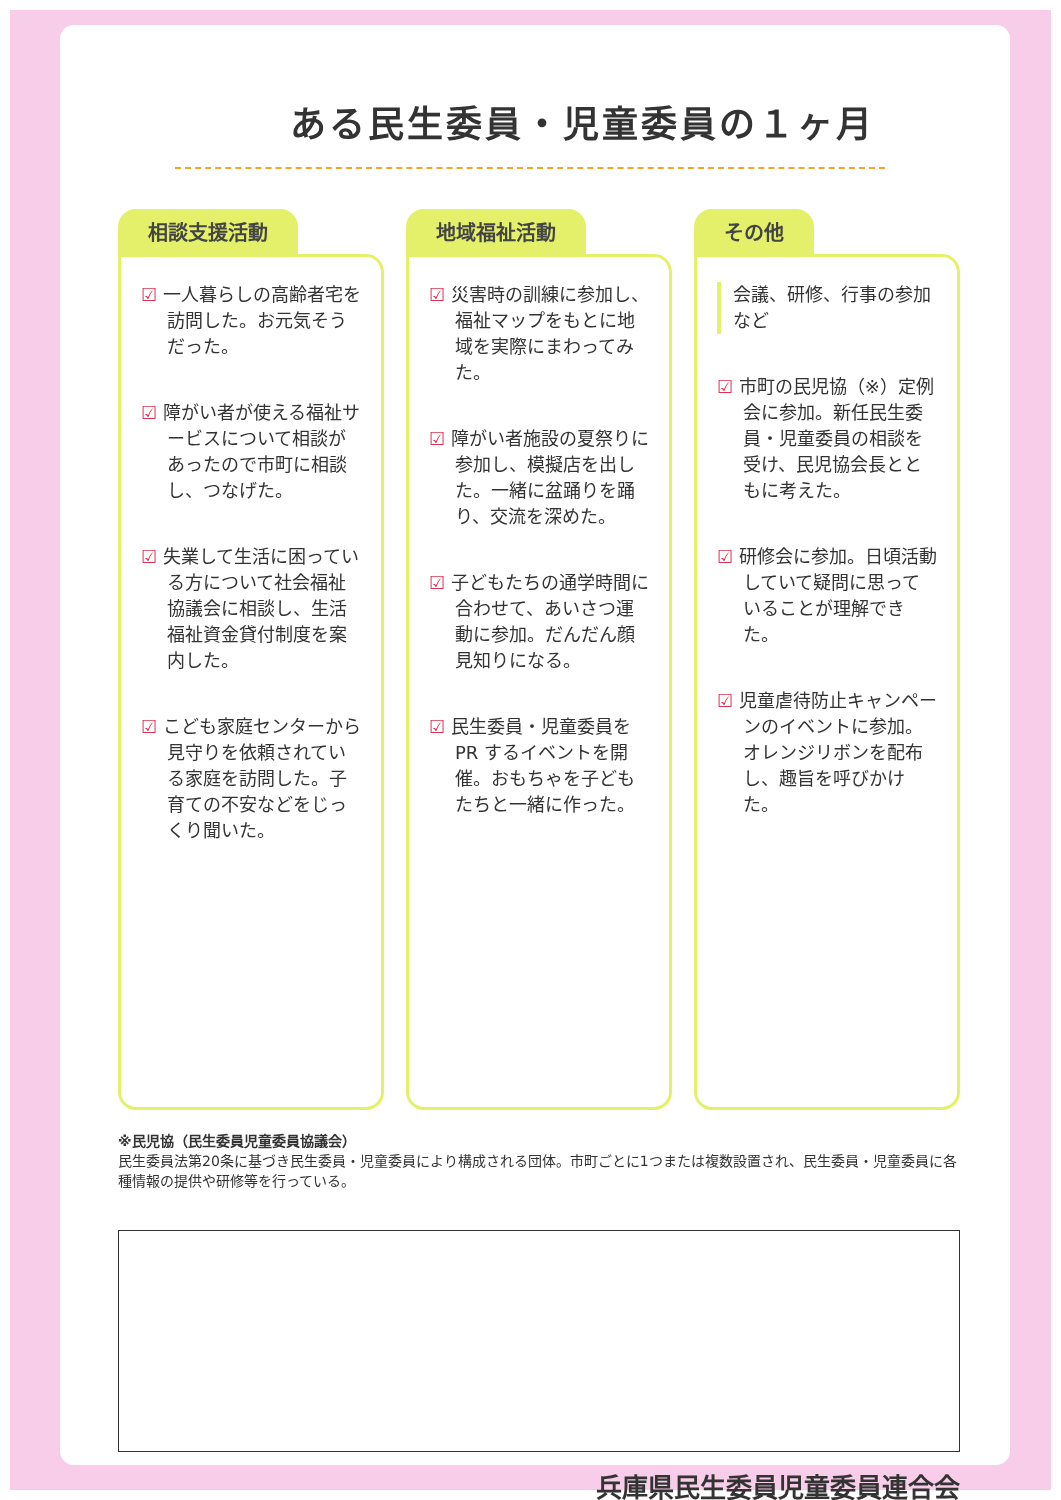ある民生委員・児童委員の１ヶ月
相談支援活動
☑ 一人暮らしの高齢者宅を訪問した。お元気そうだった。
☑ 障がい者が使える福祉サービスについて相談があったので市町に相談し、つなげた。
☑ 失業して生活に困っている方について社会福祉協議会に相談し、生活福祉資金貸付制度を案内した。
☑ こども家庭センターから見守りを依頼されている家庭を訪問した。子育ての不安などをじっくり聞いた。
地域福祉活動
☑ 災害時の訓練に参加し、福祉マップをもとに地域を実際にまわってみた。
☑ 障がい者施設の夏祭りに参加し、模擬店を出した。一緒に盆踊りを踊り、交流を深めた。
☑ 子どもたちの通学時間に合わせて、あいさつ運動に参加。だんだん顔見知りになる。
☑ 民生委員・児童委員をPR するイベントを開催。おもちゃを子どもたちと一緒に作った。
その他
会議、研修、行事の参加など
☑ 市町の民児協（※）定例会に参加。新任民生委員・児童委員の相談を受け、民児協会長とともに考えた。
☑ 研修会に参加。日頃活動していて疑問に思っていることが理解できた。
☑ 児童虐待防止キャンペーンのイベントに参加。オレンジリボンを配布し、趣旨を呼びかけた。
※民児協（民生委員児童委員協議会）
民生委員法第20条に基づき民生委員・児童委員により構成される団体。市町ごとに1つまたは複数設置され、民生委員・児童委員に各種情報の提供や研修等を行っている。
兵庫県民生委員児童委員連合会